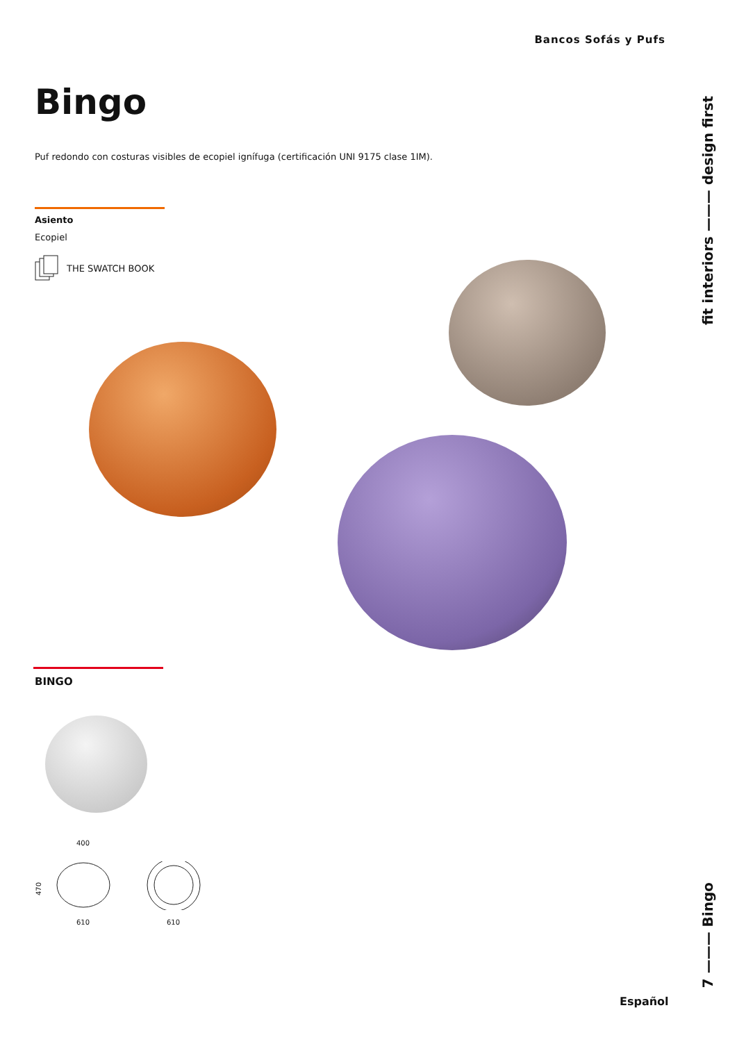Bancos Sofás y Pufs
Bingo
Puf redondo con costuras visibles de ecopiel ignífuga (certificación UNI 9175 clase 1IM).
Asiento
Ecopiel
THE SWATCH BOOK
fit interiors ——— design first
7 ——— Bingo
BINGO
400
470
610 610
Español